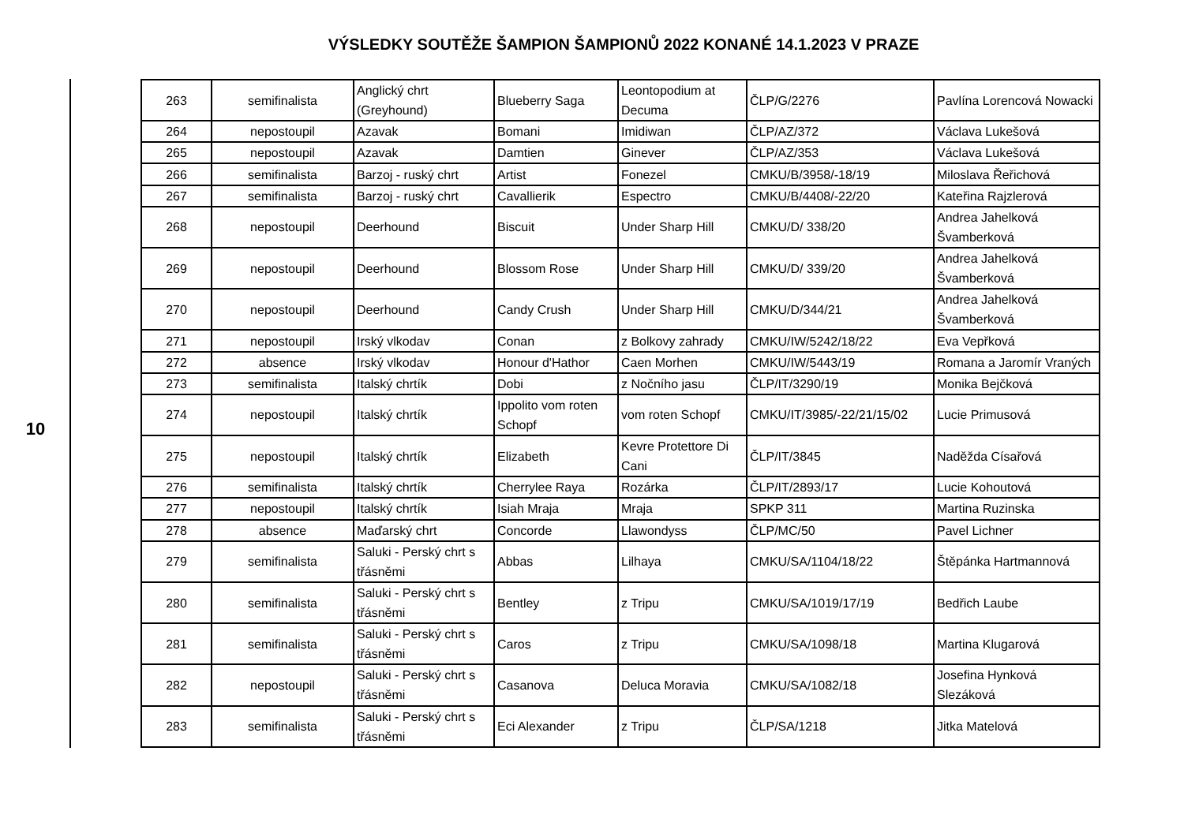VÝSLEDKY SOUTĚŽE ŠAMPION ŠAMPIONŮ 2022 KONANÉ 14.1.2023 V PRAZE
10
| 263 | semifinalista | Anglický chrt (Greyhound) | Blueberry Saga | Leontopodium at Decuma | ČLP/G/2276 | Pavlína Lorencová Nowacki |
| 264 | nepostoupil | Azavak | Bomani | Imidiwan | ČLP/AZ/372 | Václava Lukešová |
| 265 | nepostoupil | Azavak | Damtien | Ginever | ČLP/AZ/353 | Václava Lukešová |
| 266 | semifinalista | Barzoj - ruský chrt | Artist | Fonezel | CMKU/B/3958/-18/19 | Miloslava Řeřichová |
| 267 | semifinalista | Barzoj - ruský chrt | Cavallierik | Espectro | CMKU/B/4408/-22/20 | Kateřina Rajzlerová |
| 268 | nepostoupil | Deerhound | Biscuit | Under Sharp Hill | CMKU/D/ 338/20 | Andrea Jahelková Švamberková |
| 269 | nepostoupil | Deerhound | Blossom Rose | Under Sharp Hill | CMKU/D/ 339/20 | Andrea Jahelková Švamberková |
| 270 | nepostoupil | Deerhound | Candy Crush | Under Sharp Hill | CMKU/D/344/21 | Andrea Jahelková Švamberková |
| 271 | nepostoupil | Irský vlkodav | Conan | z Bolkovy zahrady | CMKU/IW/5242/18/22 | Eva Vepřková |
| 272 | absence | Irský vlkodav | Honour d'Hathor | Caen Morhen | CMKU/IW/5443/19 | Romana a Jaromír Vraných |
| 273 | semifinalista | Italský chrtík | Dobi | z Nočního jasu | ČLP/IT/3290/19 | Monika Bejčková |
| 274 | nepostoupil | Italský chrtík | Ippolito vom roten Schopf | vom roten Schopf | CMKU/IT/3985/-22/21/15/02 | Lucie Primusová |
| 275 | nepostoupil | Italský chrtík | Elizabeth | Kevre Protettore Di Cani | ČLP/IT/3845 | Naděžda Císařová |
| 276 | semifinalista | Italský chrtík | Cherrylee Raya | Rozárka | ČLP/IT/2893/17 | Lucie Kohoutová |
| 277 | nepostoupil | Italský chrtík | Isiah Mraja | Mraja | SPKP 311 | Martina Ruzinska |
| 278 | absence | Maďarský chrt | Concorde | Llawondyss | ČLP/MC/50 | Pavel Lichner |
| 279 | semifinalista | Saluki - Perský chrt s třásněmi | Abbas | Lilhaya | CMKU/SA/1104/18/22 | Štěpánka Hartmannová |
| 280 | semifinalista | Saluki - Perský chrt s třásněmi | Bentley | z Tripu | CMKU/SA/1019/17/19 | Bedřich Laube |
| 281 | semifinalista | Saluki - Perský chrt s třásněmi | Caros | z Tripu | CMKU/SA/1098/18 | Martina Klugarová |
| 282 | nepostoupil | Saluki - Perský chrt s třásněmi | Casanova | Deluca Moravia | CMKU/SA/1082/18 | Josefina Hynková Slezáková |
| 283 | semifinalista | Saluki - Perský chrt s třásněmi | Eci Alexander | z Tripu | ČLP/SA/1218 | Jitka Matelová |